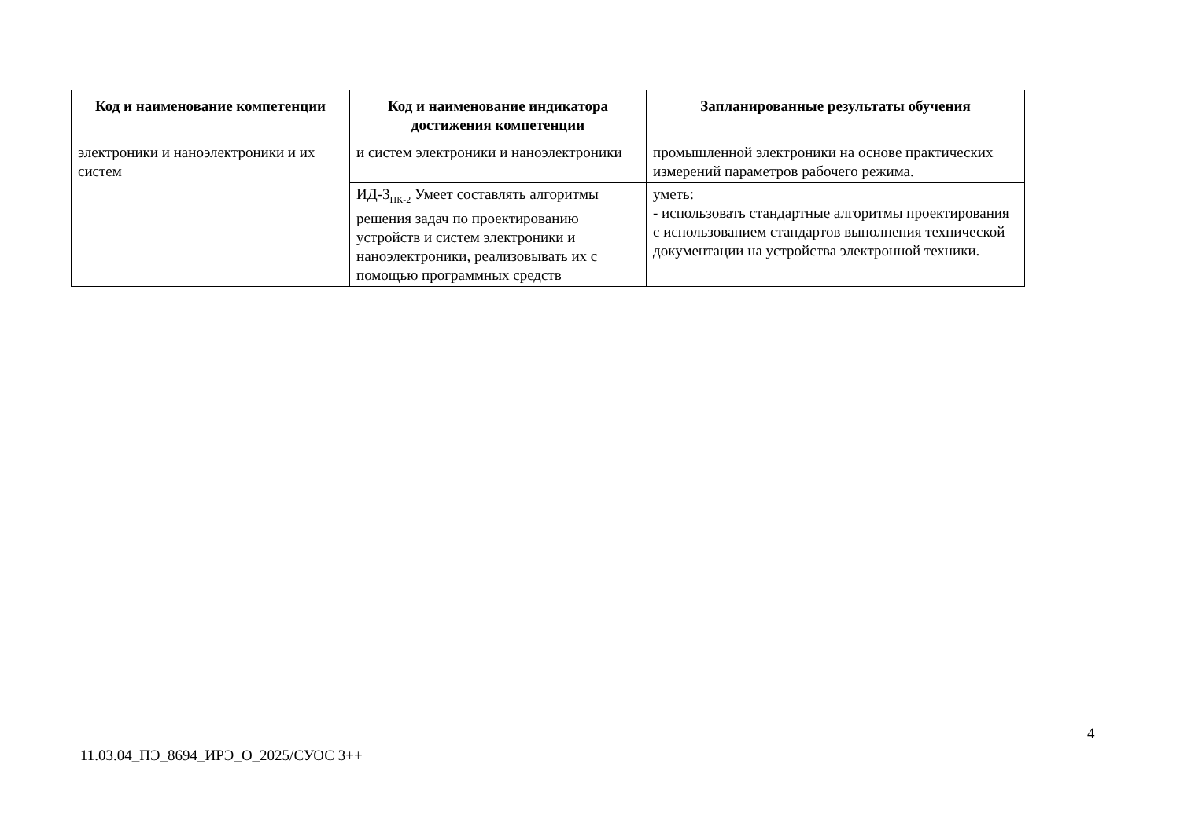| Код и наименование компетенции | Код и наименование индикатора достижения компетенции | Запланированные результаты обучения |
| --- | --- | --- |
| электроники и наноэлектроники и их систем | и систем электроники и наноэлектроники | промышленной электроники на основе практических измерений параметров рабочего режима. |
| | ИД-3<sub>ПК-2</sub> Умеет составлять алгоритмы решения задач по проектированию устройств и систем электроники и наноэлектроники, реализовывать их с помощью программных средств | уметь: - использовать стандартные алгоритмы проектирования с использованием стандартов выполнения технической документации на устройства электронной техники. |
4
11.03.04_ПЭ_8694_ИРЭ_О_2025/СУОС 3++